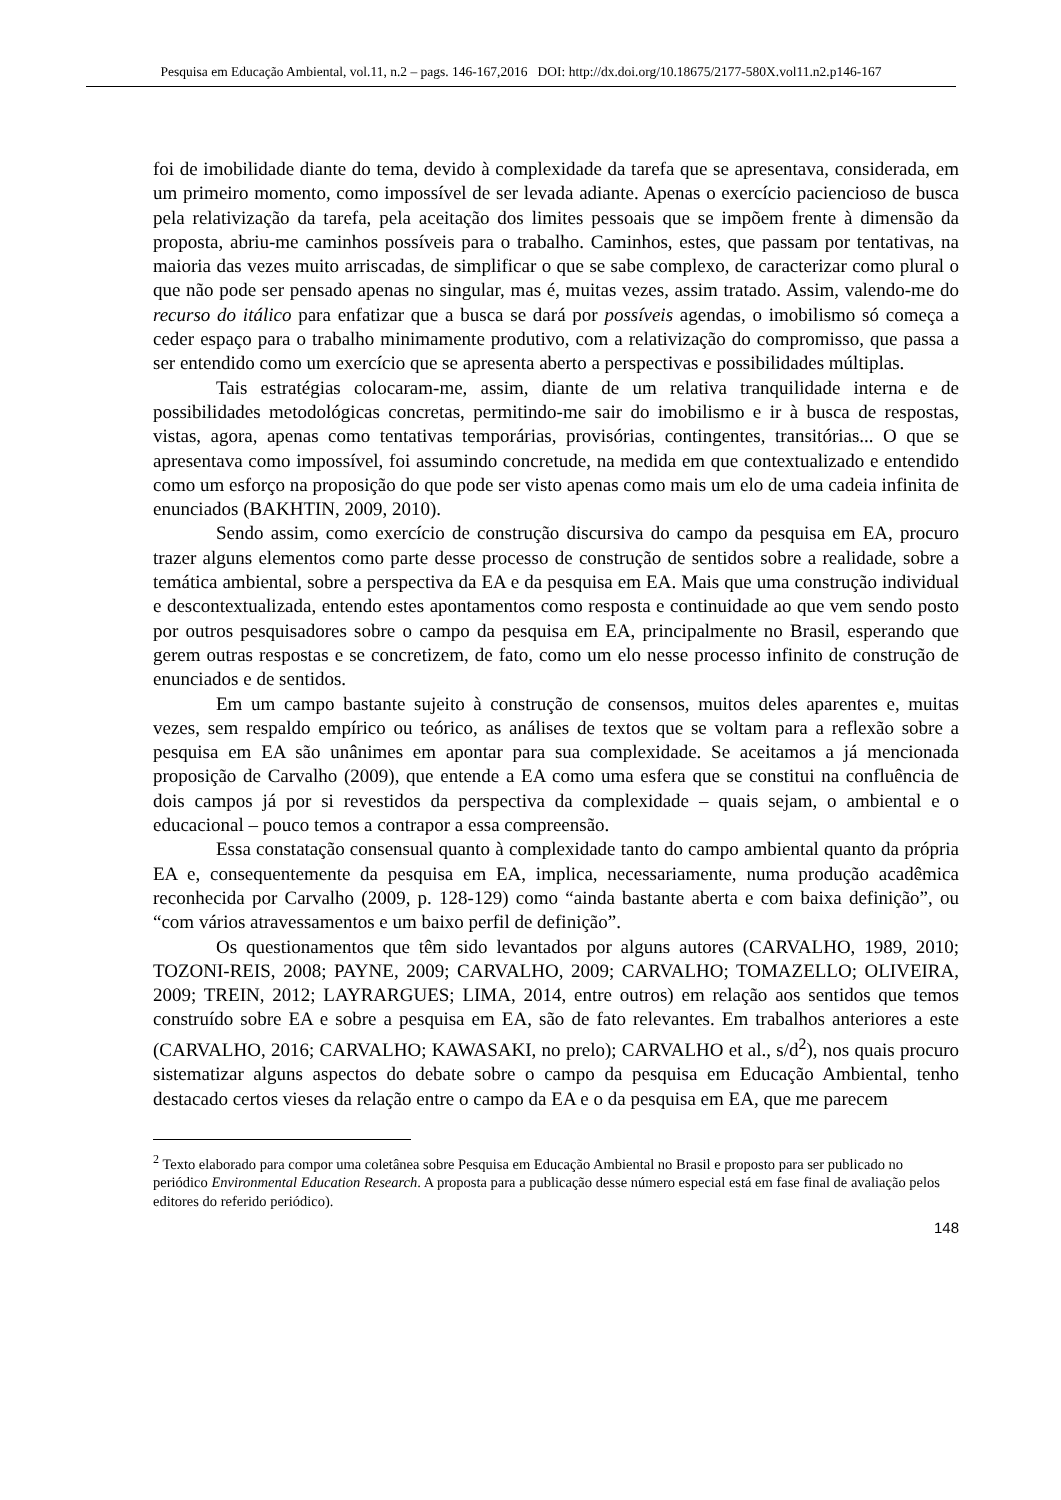Pesquisa em Educação Ambiental, vol.11, n.2 – pags. 146-167,2016 DOI: http://dx.doi.org/10.18675/2177-580X.vol11.n2.p146-167
foi de imobilidade diante do tema, devido à complexidade da tarefa que se apresentava, considerada, em um primeiro momento, como impossível de ser levada adiante. Apenas o exercício paciencioso de busca pela relativização da tarefa, pela aceitação dos limites pessoais que se impõem frente à dimensão da proposta, abriu-me caminhos possíveis para o trabalho. Caminhos, estes, que passam por tentativas, na maioria das vezes muito arriscadas, de simplificar o que se sabe complexo, de caracterizar como plural o que não pode ser pensado apenas no singular, mas é, muitas vezes, assim tratado. Assim, valendo-me do recurso do itálico para enfatizar que a busca se dará por possíveis agendas, o imobilismo só começa a ceder espaço para o trabalho minimamente produtivo, com a relativização do compromisso, que passa a ser entendido como um exercício que se apresenta aberto a perspectivas e possibilidades múltiplas.
Tais estratégias colocaram-me, assim, diante de um relativa tranquilidade interna e de possibilidades metodológicas concretas, permitindo-me sair do imobilismo e ir à busca de respostas, vistas, agora, apenas como tentativas temporárias, provisórias, contingentes, transitórias... O que se apresentava como impossível, foi assumindo concretude, na medida em que contextualizado e entendido como um esforço na proposição do que pode ser visto apenas como mais um elo de uma cadeia infinita de enunciados (BAKHTIN, 2009, 2010).
Sendo assim, como exercício de construção discursiva do campo da pesquisa em EA, procuro trazer alguns elementos como parte desse processo de construção de sentidos sobre a realidade, sobre a temática ambiental, sobre a perspectiva da EA e da pesquisa em EA. Mais que uma construção individual e descontextualizada, entendo estes apontamentos como resposta e continuidade ao que vem sendo posto por outros pesquisadores sobre o campo da pesquisa em EA, principalmente no Brasil, esperando que gerem outras respostas e se concretizem, de fato, como um elo nesse processo infinito de construção de enunciados e de sentidos.
Em um campo bastante sujeito à construção de consensos, muitos deles aparentes e, muitas vezes, sem respaldo empírico ou teórico, as análises de textos que se voltam para a reflexão sobre a pesquisa em EA são unânimes em apontar para sua complexidade. Se aceitamos a já mencionada proposição de Carvalho (2009), que entende a EA como uma esfera que se constitui na confluência de dois campos já por si revestidos da perspectiva da complexidade – quais sejam, o ambiental e o educacional – pouco temos a contrapor a essa compreensão.
Essa constatação consensual quanto à complexidade tanto do campo ambiental quanto da própria EA e, consequentemente da pesquisa em EA, implica, necessariamente, numa produção acadêmica reconhecida por Carvalho (2009, p. 128-129) como “ainda bastante aberta e com baixa definição”, ou “com vários atravessamentos e um baixo perfil de definição”.
Os questionamentos que têm sido levantados por alguns autores (CARVALHO, 1989, 2010; TOZONI-REIS, 2008; PAYNE, 2009; CARVALHO, 2009; CARVALHO; TOMAZELLO; OLIVEIRA, 2009; TREIN, 2012; LAYRARGUES; LIMA, 2014, entre outros) em relação aos sentidos que temos construído sobre EA e sobre a pesquisa em EA, são de fato relevantes. Em trabalhos anteriores a este (CARVALHO, 2016; CARVALHO; KAWASAKI, no prelo); CARVALHO et al., s/d<sup>2</sup>), nos quais procuro sistematizar alguns aspectos do debate sobre o campo da pesquisa em Educação Ambiental, tenho destacado certos vieses da relação entre o campo da EA e o da pesquisa em EA, que me parecem
<sup>2</sup> Texto elaborado para compor uma coletânea sobre Pesquisa em Educação Ambiental no Brasil e proposto para ser publicado no periódico Environmental Education Research. A proposta para a publicação desse número especial está em fase final de avaliação pelos editores do referido periódico).
148